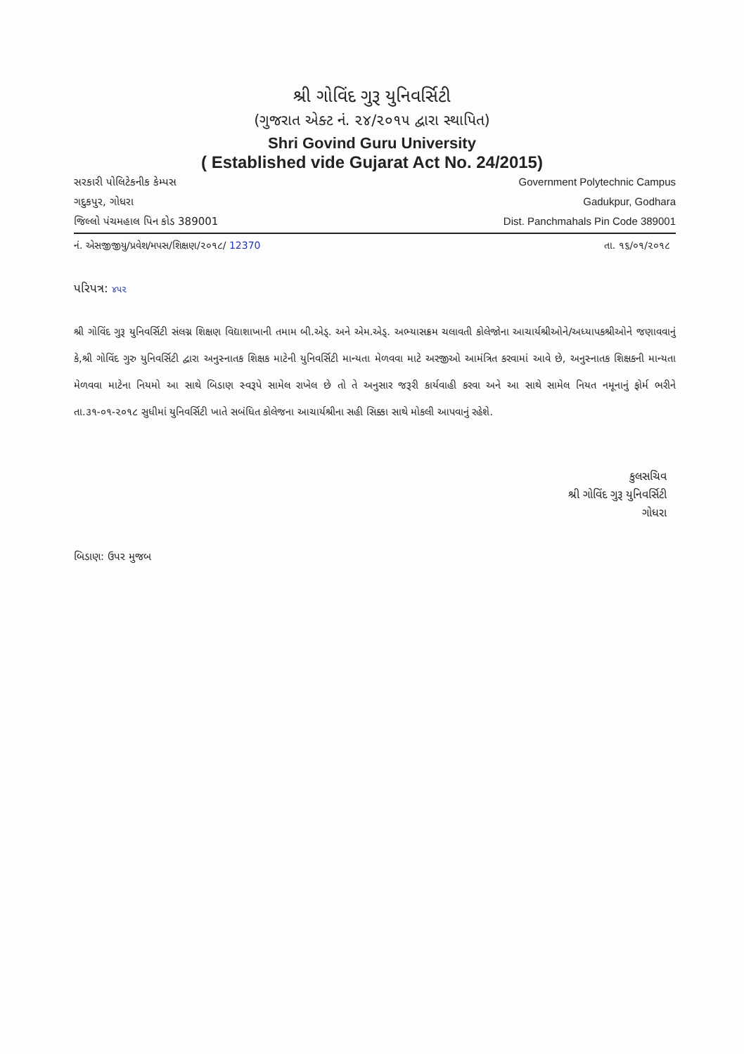શ્રી ગોવિંદ ગુરૂ યુનિવર્સિટી
(ગુજરાત એક્ટ નં. ૨૪/૨૦૧૫ દ્વારા સ્થાપિત)
Shri Govind Guru University
( Established vide Gujarat Act No. 24/2015)
સરકારી પોલિટેકનીક કેમ્પસ
ગદુકપુર, ગોધરા
જિલ્લો પંચમહાલ પિન કોડ 389001
Government Polytechnic Campus
Gadukpur, Godhara
Dist. Panchmahals Pin Code 389001
નં. એસજીજીયુ/પ્રવેશ/મપસ/શિક્ષણ/૨૦૧૮/ 12370 તા. ૧૬/૦૧/૨૦૧૮
પરિપત્ર: ૪૫૨
શ્રી ગોવિંદ ગુરૂ યુનિવર્સિટી સંલગ્ન શિક્ષણ વિદ્યાશાખાની તમામ બી.એડ્. અને એમ.એડ્. અભ્યાસક્રમ ચલાવતી કોલેજોના આચાર્યશ્રીઓને/અધ્યાપકશ્રીઓને જણાવવાનું કે,શ્રી ગોવિંદ ગુરુ યુનિવર્સિટી દ્વારા અનુસ્નાતક શિક્ષક માટેની યુનિવર્સિટી માન્યતા મેળવવા માટે અરજીઓ આમંત્રિત કરવામાં આવે છે, અનુસ્નાતક શિક્ષકની માન્યતા મેળવવા માટેના નિયમો આ સાથે બિડાણ સ્વરૂપે સામેલ રાખેલ છે તો તે અનુસાર જરૂરી કાર્યવાહી કરવા અને આ સાથે સામેલ નિયત નમૂનાનું ફોર્મ ભરીને તા.૩૧-૦૧-૨૦૧૮ સુધીમાં યુનિવર્સિટી ખાતે સબંધિત કોલેજના આચાર્યશ્રીના સહી સિક્કા સાથે મોકલી આપવાનું રહેશે.
કુલસચિવ
શ્રી ગોવિંદ ગુરૂ યુનિવર્સિટી
ગોધરા
બિડાણ: ઉપર મુજબ